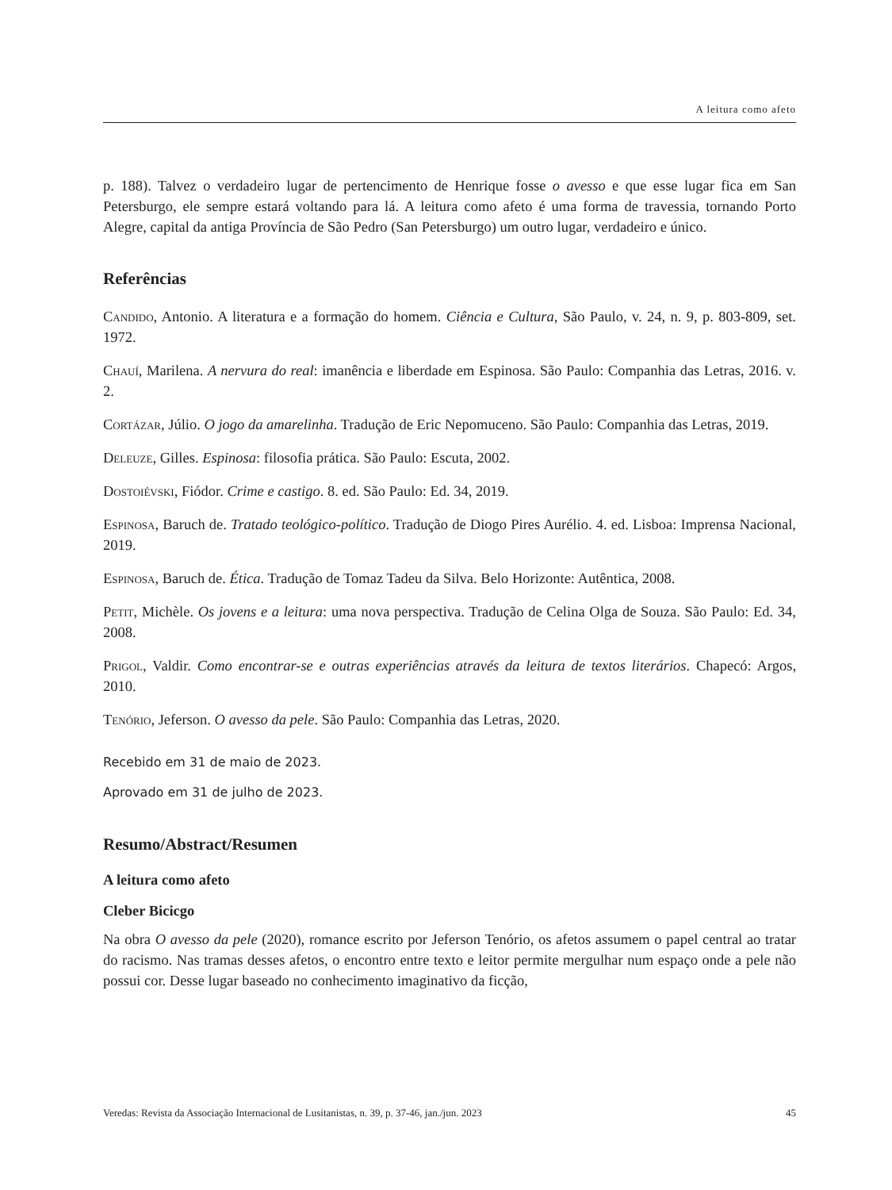A leitura como afeto
p. 188). Talvez o verdadeiro lugar de pertencimento de Henrique fosse o avesso e que esse lugar fica em San Petersburgo, ele sempre estará voltando para lá. A leitura como afeto é uma forma de travessia, tornando Porto Alegre, capital da antiga Província de São Pedro (San Petersburgo) um outro lugar, verdadeiro e único.
Referências
Candido, Antonio. A literatura e a formação do homem. Ciência e Cultura, São Paulo, v. 24, n. 9, p. 803-809, set. 1972.
Chauí, Marilena. A nervura do real: imanência e liberdade em Espinosa. São Paulo: Companhia das Letras, 2016. v. 2.
Cortázar, Júlio. O jogo da amarelinha. Tradução de Eric Nepomuceno. São Paulo: Companhia das Letras, 2019.
Deleuze, Gilles. Espinosa: filosofia prática. São Paulo: Escuta, 2002.
Dostoiévski, Fiódor. Crime e castigo. 8. ed. São Paulo: Ed. 34, 2019.
Espinosa, Baruch de. Tratado teológico-político. Tradução de Diogo Pires Aurélio. 4. ed. Lisboa: Imprensa Nacional, 2019.
Espinosa, Baruch de. Ética. Tradução de Tomaz Tadeu da Silva. Belo Horizonte: Autêntica, 2008.
Petit, Michèle. Os jovens e a leitura: uma nova perspectiva. Tradução de Celina Olga de Souza. São Paulo: Ed. 34, 2008.
Prigol, Valdir. Como encontrar-se e outras experiências através da leitura de textos literários. Chapecó: Argos, 2010.
Tenório, Jeferson. O avesso da pele. São Paulo: Companhia das Letras, 2020.
Recebido em 31 de maio de 2023.
Aprovado em 31 de julho de 2023.
Resumo/Abstract/Resumen
A leitura como afeto
Cleber Bicicgo
Na obra O avesso da pele (2020), romance escrito por Jeferson Tenório, os afetos assumem o papel central ao tratar do racismo. Nas tramas desses afetos, o encontro entre texto e leitor permite mergulhar num espaço onde a pele não possui cor. Desse lugar baseado no conhecimento imaginativo da ficção,
Veredas: Revista da Associação Internacional de Lusitanistas, n. 39, p. 37-46, jan./jun. 2023 45